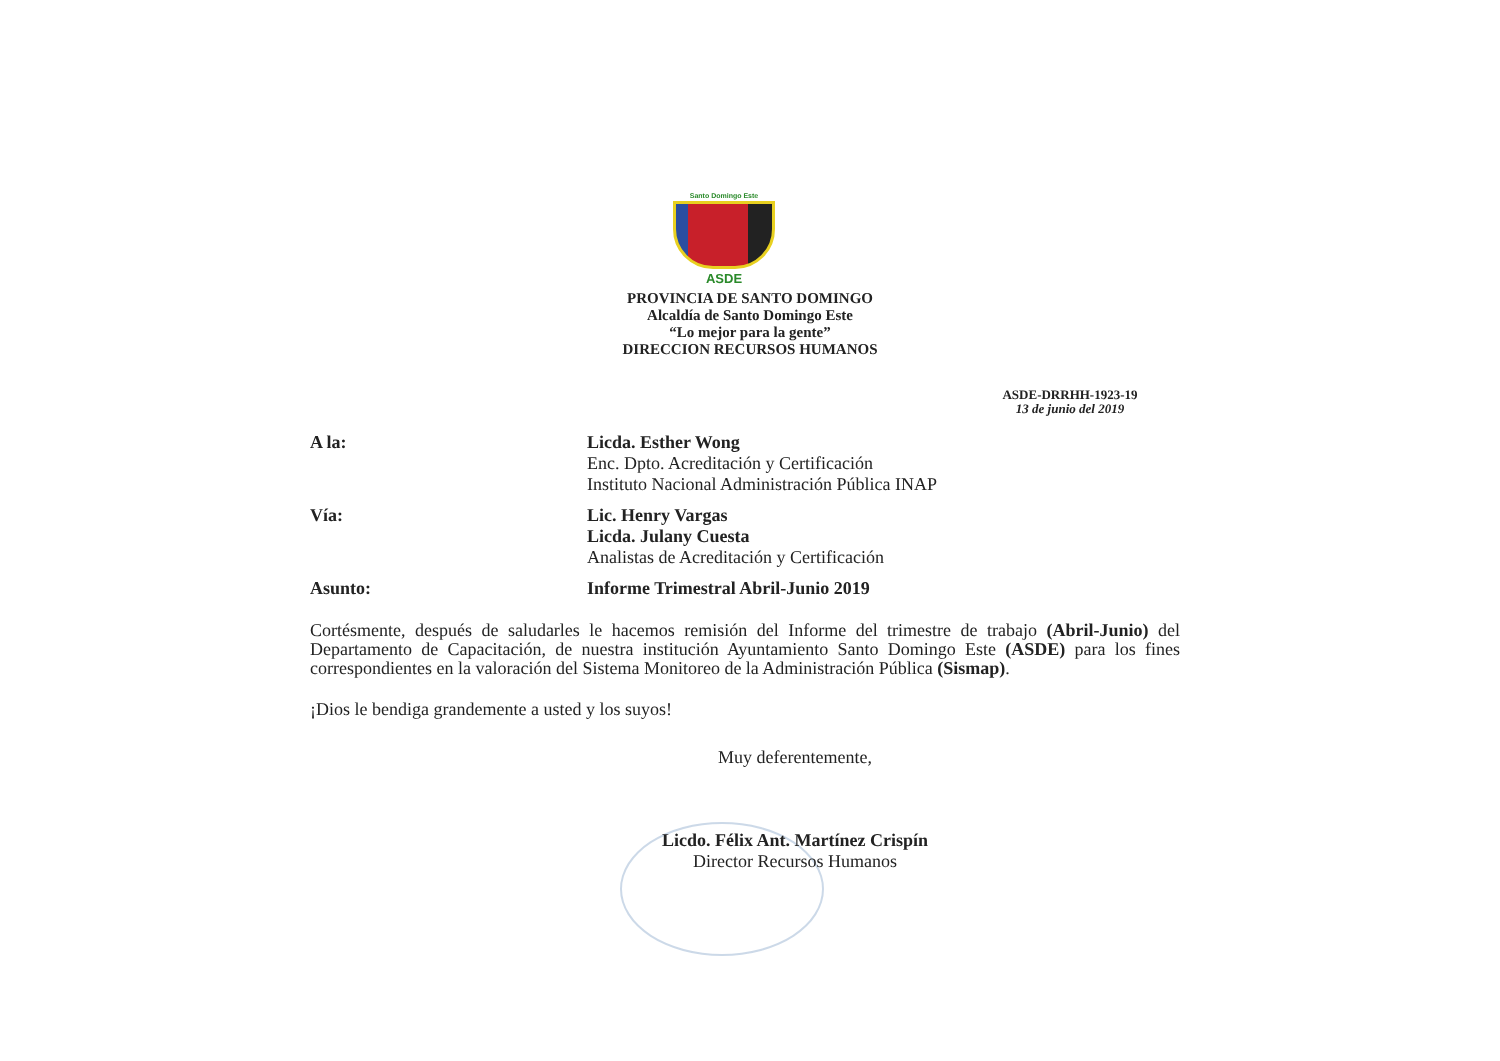Santo Domingo Este
ASDE
PROVINCIA DE SANTO DOMINGO
Alcaldía de Santo Domingo Este
“Lo mejor para la gente”
DIRECCION RECURSOS HUMANOS
ASDE-DRRHH-1923-19
13 de junio del 2019
A la: Licda. Esther Wong
Enc. Dpto. Acreditación y Certificación
Instituto Nacional Administración Pública INAP
Vía: Lic. Henry Vargas
Licda. Julany Cuesta
Analistas de Acreditación y Certificación
Asunto: Informe Trimestral Abril-Junio 2019
Cortésmente, después de saludarles le hacemos remisión del Informe del trimestre de trabajo (Abril-Junio) del Departamento de Capacitación, de nuestra institución Ayuntamiento Santo Domingo Este (ASDE) para los fines correspondientes en la valoración del Sistema Monitoreo de la Administración Pública (Sismap).
¡Dios le bendiga grandemente a usted y los suyos!
Muy deferentemente,
Licdo. Félix Ant. Martínez Crispín
Director Recursos Humanos